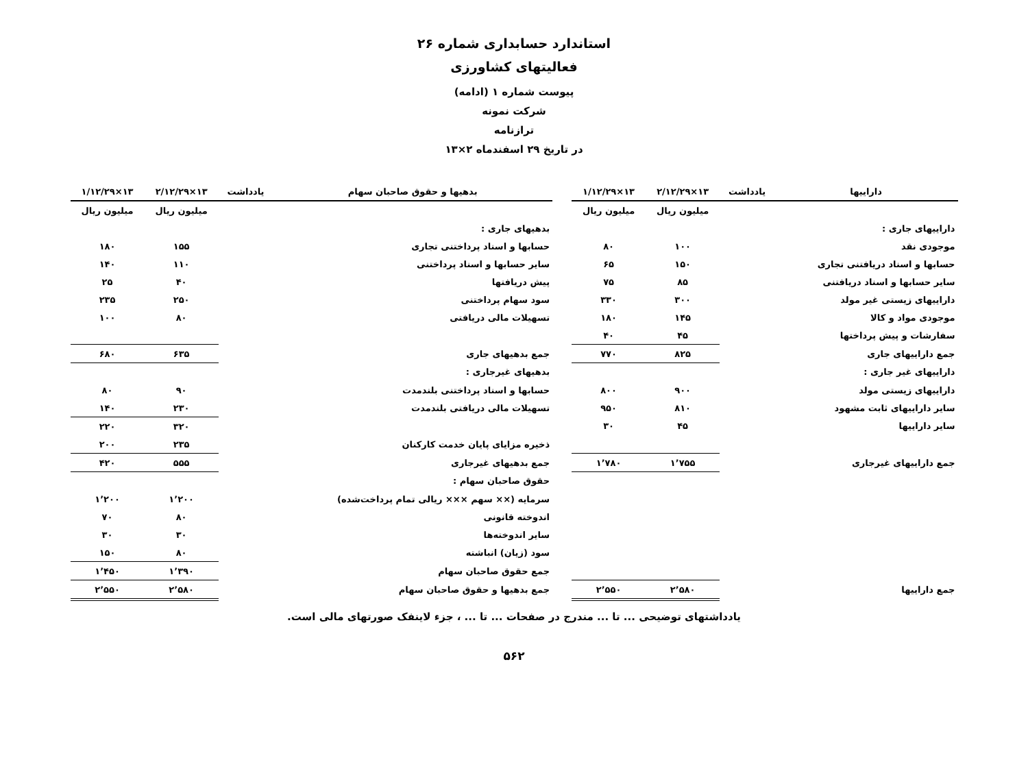استاندارد حسابداری شماره ۲۶
فعالیتهای کشاورزی
پیوست شماره ۱ (ادامه)
شرکت نمونه
ترازنامه
در تاریخ ۲۹ اسفندماه ۲×۱۳
| داراییها | یادداشت | ۱۳×۲/۱۲/۲۹ | ۱۳×۱/۱۲/۲۹ | | بدهیها و حقوق صاحبان سهام | یادداشت | ۱۳×۲/۱۲/۲۹ | ۱۳×۱/۱۲/۲۹ |
| | | میلیون ریال | میلیون ریال | | | | میلیون ریال | میلیون ریال |
| داراییهای جاری : | | | | | بدهیهای جاری : | | | |
| موجودی نقد | | ۱۰۰ | ۸۰ | | حسابها و اسناد پرداختنی تجاری | | ۱۵۵ | ۱۸۰ |
| حسابها و اسناد دریافتنی تجاری | | ۱۵۰ | ۶۵ | | سایر حسابها و اسناد پرداختنی | | ۱۱۰ | ۱۴۰ |
| سایر حسابها و اسناد دریافتنی | | ۸۵ | ۷۵ | | پیش دریافتها | | ۴۰ | ۲۵ |
| داراییهای زیستی غیر مولد | | ۳۰۰ | ۳۳۰ | | سود سهام پرداختنی | | ۲۵۰ | ۲۳۵ |
| موجودی مواد و کالا | | ۱۴۵ | ۱۸۰ | | تسهیلات مالی دریافتی | | ۸۰ | ۱۰۰ |
| سفارشات و پیش پرداختها | | ۴۵ | ۴۰ | | | | | |
| جمع داراییهای جاری | | ۸۲۵ | ۷۷۰ | | جمع بدهیهای جاری | | ۶۳۵ | ۶۸۰ |
| داراییهای غیر جاری : | | | | | بدهیهای غیرجاری : | | | |
| داراییهای زیستی مولد | | ۹۰۰ | ۸۰۰ | | حسابها و اسناد پرداختنی بلندمدت | | ۹۰ | ۸۰ |
| سایر داراییهای ثابت مشهود | | ۸۱۰ | ۹۵۰ | | تسهیلات مالی دریافتی بلندمدت | | ۲۳۰ | ۱۴۰ |
| سایر داراییها | | ۴۵ | ۳۰ | | | | ۳۲۰ | ۲۲۰ |
| | | | | | ذخیره مزایای پایان خدمت کارکنان | | ۲۳۵ | ۲۰۰ |
| جمع داراییهای غیرجاری | | ۱٬۷۵۵ | ۱٬۷۸۰ | | جمع بدهیهای غیرجاری | | ۵۵۵ | ۴۲۰ |
| | | | | | حقوق صاحبان سهام : | | | |
| | | | | | سرمایه (×× سهم ××× ریالی تمام پرداخت‌شده) | | ۱٬۲۰۰ | ۱٬۲۰۰ |
| | | | | | اندوخته قانونی | | ۸۰ | ۷۰ |
| | | | | | سایر اندوخته‌ها | | ۳۰ | ۳۰ |
| | | | | | سود (زیان) انباشته | | ۸۰ | ۱۵۰ |
| | | | | | جمع حقوق صاحبان سهام | | ۱٬۳۹۰ | ۱٬۴۵۰ |
| جمع داراییها | | ۲٬۵۸۰ | ۲٬۵۵۰ | | جمع بدهیها و حقوق صاحبان سهام | | ۲٬۵۸۰ | ۲٬۵۵۰ |
یادداشتهای توضیحی ... تا ... مندرج در صفحات ... تا ... ، جزء لاینفک صورتهای مالی است.
۵۶۲